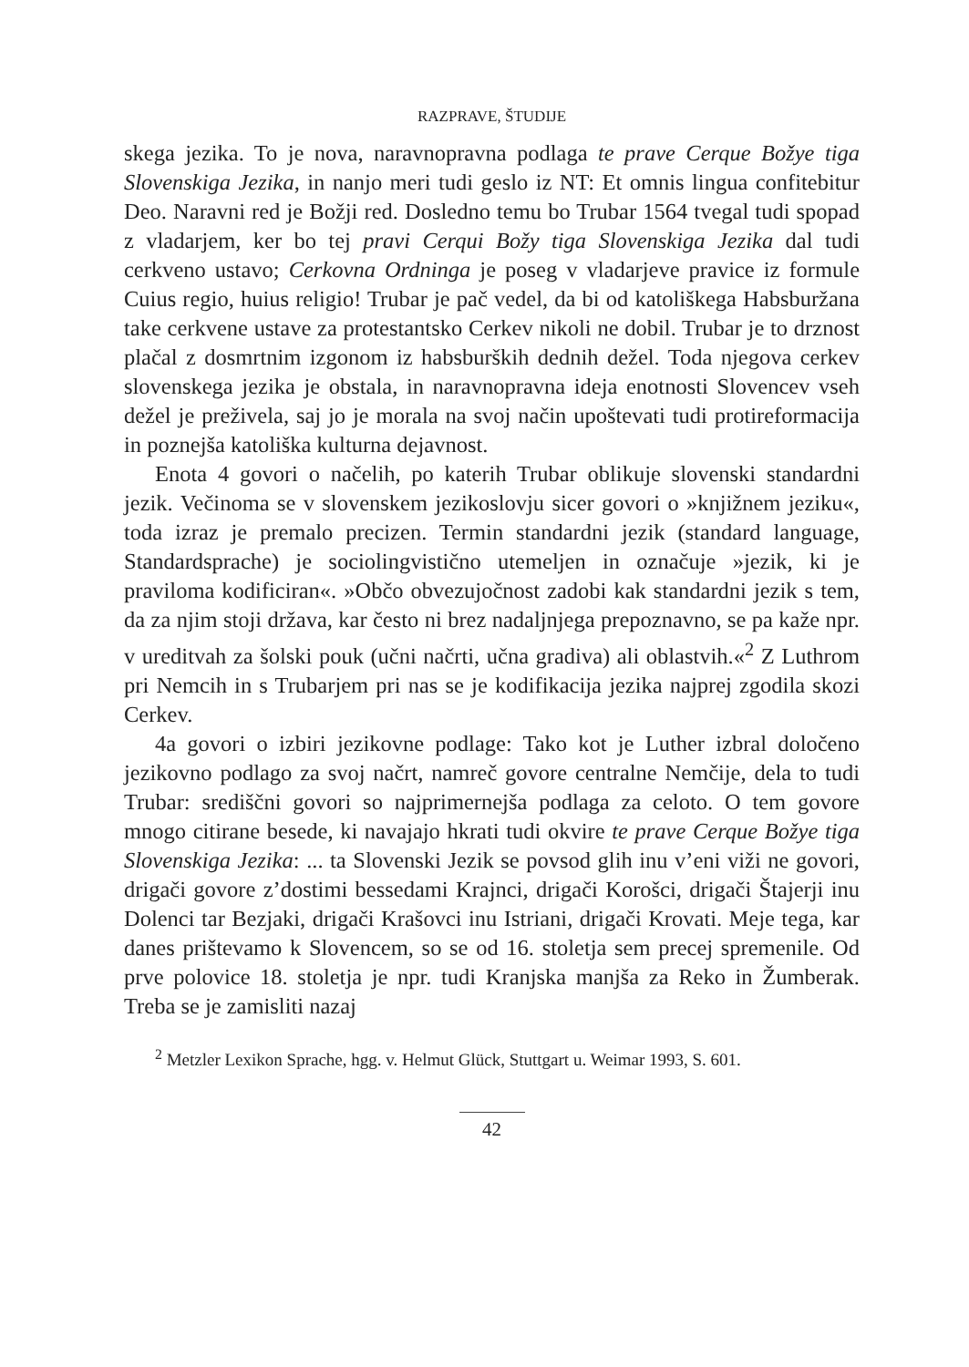RAZPRAVE, ŠTUDIJE
skega jezika. To je nova, naravnopravna podlaga te prave Cerque Božye tiga Slovenskiga Jezika, in nanjo meri tudi geslo iz NT: Et omnis lingua confitebitur Deo. Naravni red je Božji red. Dosledno temu bo Trubar 1564 tvegal tudi spopad z vladarjem, ker bo tej pravi Cerqui Božy tiga Slovenskiga Jezika dal tudi cerkveno ustavo; Cerkovna Ordninga je poseg v vladarjeve pravice iz formule Cuius regio, huius religio! Trubar je pač vedel, da bi od katoliškega Habsburžana take cerkvene ustave za protestantsko Cerkev nikoli ne dobil. Trubar je to drznost plačal z dosmrtnim izgonom iz habsburških dednih dežel. Toda njegova cerkev slovenskega jezika je obstala, in naravnopravna ideja enotnosti Slovencev vseh dežel je preživela, saj jo je morala na svoj način upoštevati tudi protireformacija in poznejša katoliška kulturna dejavnost.
Enota 4 govori o načelih, po katerih Trubar oblikuje slovenski standardni jezik. Večinoma se v slovenskem jezikoslovju sicer govori o »knjižnem jeziku«, toda izraz je premalo precizen. Termin standardni jezik (standard language, Standardsprache) je sociolingvistično utemeljen in označuje »jezik, ki je praviloma kodificiran«. »Občo obvezujočnost zadobi kak standardni jezik s tem, da za njim stoji država, kar često ni brez nadaljnjega prepoznavno, se pa kaže npr. v ureditvah za šolski pouk (učni načrti, učna gradiva) ali oblastvih.«<sup>2</sup> Z Luthrom pri Nemcih in s Trubarjem pri nas se je kodifikacija jezika najprej zgodila skozi Cerkev.
4a govori o izbiri jezikovne podlage: Tako kot je Luther izbral določeno jezikovno podlago za svoj načrt, namreč govore centralne Nemčije, dela to tudi Trubar: središčni govori so najprimernejša podlaga za celoto. O tem govore mnogo citirane besede, ki navajajo hkrati tudi okvire te prave Cerque Božye tiga Slovenskiga Jezika: ... ta Slovenski Jezik se povsod glih inu v’eni viži ne govori, drigači govore z’dostimi bessedami Krajnci, drigači Korošci, drigači Štajerji inu Dolenci tar Bezjaki, drigači Krašovci inu Istriani, drigači Krovati. Meje tega, kar danes prištevamo k Slovencem, so se od 16. stoletja sem precej spremenile. Od prve polovice 18. stoletja je npr. tudi Kranjska manjša za Reko in Žumberak. Treba se je zamisliti nazaj
<sup>2</sup> Metzler Lexikon Sprache, hgg. v. Helmut Glück, Stuttgart u. Weimar 1993, S. 601.
42